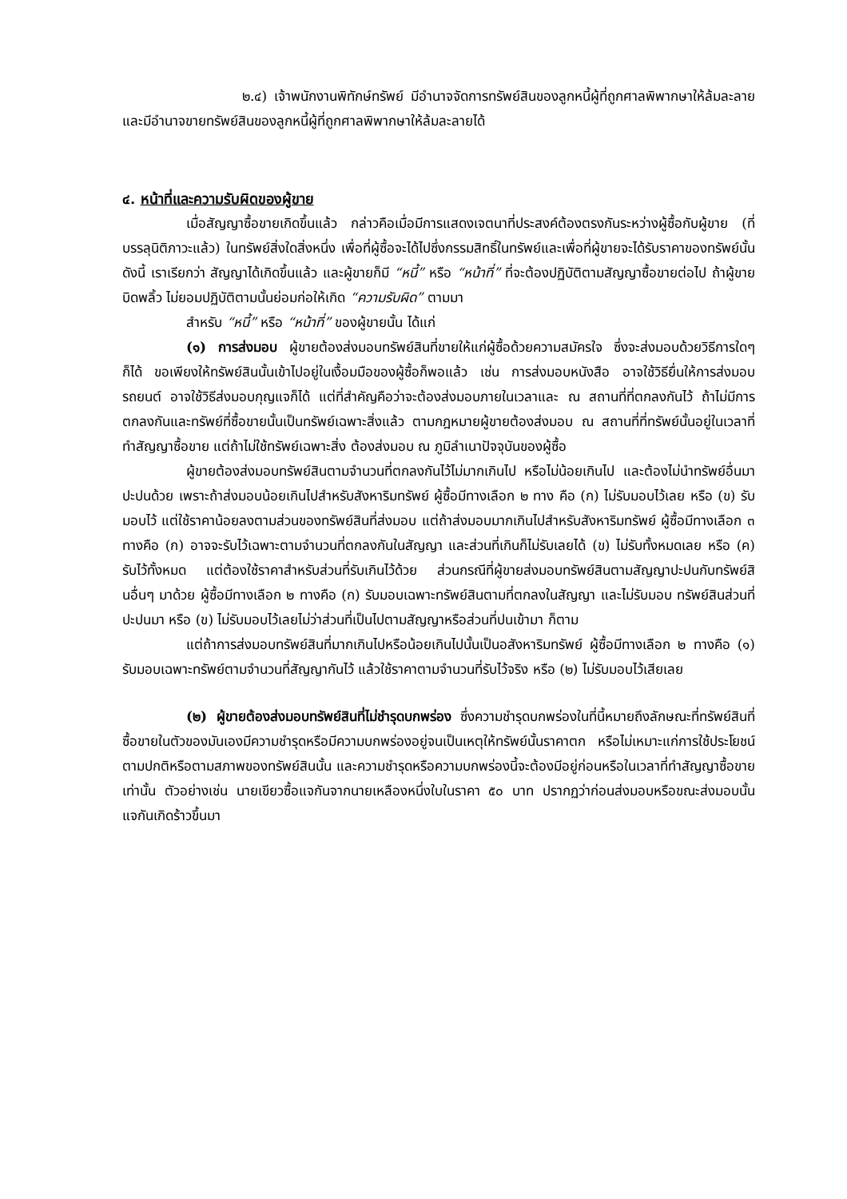๒.๔) เจ้าพนักงานพิทักษ์ทรัพย์ มีอำนาจจัดการทรัพย์สินของลูกหนี้ผู้ที่ถูกศาลพิพากษาให้ล้มละลาย และมีอำนาจขายทรัพย์สินของลูกหนี้ผู้ที่ถูกศาลพิพากษาให้ล้มละลายได้
๔. หน้าที่และความรับผิดของผู้ขาย
เมื่อสัญญาซื้อขายเกิดขึ้นแล้ว กล่าวคือเมื่อมีการแสดงเจตนาที่ประสงค์ต้องตรงกันระหว่างผู้ซื้อกับผู้ขาย (ที่บรรลุนิติภาวะแล้ว) ในทรัพย์สิ่งใดสิ่งหนึ่ง เพื่อที่ผู้ซื้อจะได้ไปซึ่งกรรมสิทธิ์ในทรัพย์และเพื่อที่ผู้ขายจะได้รับราคาของทรัพย์นั้น ดังนี้ เราเรียกว่า สัญญาได้เกิดขึ้นแล้ว และผู้ขายก็มี “หนี้” หรือ “หน้าที่” ที่จะต้องปฏิบัติตามสัญญาซื้อขายต่อไป ถ้าผู้ขายบิดพลิ้ว ไม่ยอมปฏิบัติตามนั้นย่อมก่อให้เกิด “ความรับผิด” ตามมา
สำหรับ “หนี้” หรือ “หน้าที่” ของผู้ขายนั้น ได้แก่
(๑) การส่งมอบ ผู้ขายต้องส่งมอบทรัพย์สินที่ขายให้แก่ผู้ซื้อด้วยความสมัครใจ ซึ่งจะส่งมอบด้วยวิธีการใดๆ ก็ได้ ขอเพียงให้ทรัพย์สินนั้นเข้าไปอยู่ในเงื้อมมือของผู้ซื้อก็พอแล้ว เช่น การส่งมอบหนังสือ อาจใช้วิธียื่นให้การส่งมอบรถยนต์ อาจใช้วิธีส่งมอบกุญแจก็ได้ แต่ที่สำคัญคือว่าจะต้องส่งมอบภายในเวลาและ ณ สถานที่ที่ตกลงกันไว้ ถ้าไม่มีการตกลงกันและทรัพย์ที่ซื้อขายนั้นเป็นทรัพย์เฉพาะสิ่งแล้ว ตามกฎหมายผู้ขายต้องส่งมอบ ณ สถานที่ที่ทรัพย์นั้นอยู่ในเวลาที่ทำสัญญาซื้อขาย แต่ถ้าไม่ใช้ทรัพย์เฉพาะสิ่ง ต้องส่งมอบ ณ ภูมิลำเนาปัจจุบันของผู้ซื้อ
ผู้ขายต้องส่งมอบทรัพย์สินตามจำนวนที่ตกลงกันไว้ไม่มากเกินไป หรือไม่น้อยเกินไป และต้องไม่นำทรัพย์อื่นมาปะปนด้วย เพราะถ้าส่งมอบน้อยเกินไปสำหรับสังหาริมทรัพย์ ผู้ซื้อมีทางเลือก ๒ ทาง คือ (ก) ไม่รับมอบไว้เลย หรือ (ข) รับมอบไว้ แต่ใช้ราคาน้อยลงตามส่วนของทรัพย์สินที่ส่งมอบ แต่ถ้าส่งมอบมากเกินไปสำหรับสังหาริมทรัพย์ ผู้ซื้อมีทางเลือก ๓ ทางคือ (ก) อาจจะรับไว้เฉพาะตามจำนวนที่ตกลงกันในสัญญา และส่วนที่เกินก็ไม่รับเลยได้ (ข) ไม่รับทั้งหมดเลย หรือ (ค) รับไว้ทั้งหมด แต่ต้องใช้ราคาสำหรับส่วนที่รับเกินไว้ด้วย ส่วนกรณีที่ผู้ขายส่งมอบทรัพย์สินตามสัญญาปะปนกับทรัพย์สินอื่นๆ มาด้วย ผู้ซื้อมีทางเลือก ๒ ทางคือ (ก) รับมอบเฉพาะทรัพย์สินตามที่ตกลงในสัญญา และไม่รับมอบ ทรัพย์สินส่วนที่ปะปนมา หรือ (ข) ไม่รับมอบไว้เลยไม่ว่าส่วนที่เป็นไปตามสัญญาหรือส่วนที่ปนเข้ามา ก็ตาม
แต่ถ้าการส่งมอบทรัพย์สินที่มากเกินไปหรือน้อยเกินไปนั้นเป็นอสังหาริมทรัพย์ ผู้ซื้อมีทางเลือก ๒ ทางคือ (๑) รับมอบเฉพาะทรัพย์ตามจำนวนที่สัญญากันไว้ แล้วใช้ราคาตามจำนวนที่รับไว้จริง หรือ (๒) ไม่รับมอบไว้เสียเลย
(๒) ผู้ขายต้องส่งมอบทรัพย์สินที่ไม่ชำรุดบกพร่อง ซึ่งความชำรุดบกพร่องในที่นี้หมายถึงลักษณะที่ทรัพย์สินที่ซื้อขายในตัวของมันเองมีความชำรุดหรือมีความบกพร่องอยู่จนเป็นเหตุให้ทรัพย์นั้นราคาตก หรือไม่เหมาะแก่การใช้ประโยชน์ตามปกติหรือตามสภาพของทรัพย์สินนั้น และความชำรุดหรือความบกพร่องนี้จะต้องมีอยู่ก่อนหรือในเวลาที่ทำสัญญาซื้อขายเท่านั้น ตัวอย่างเช่น นายเขียวซื้อแจกันจากนายเหลืองหนึ่งใบในราคา ๕๐ บาท ปรากฏว่าก่อนส่งมอบหรือขณะส่งมอบนั้นแจกันเกิดร้าวขึ้นมา